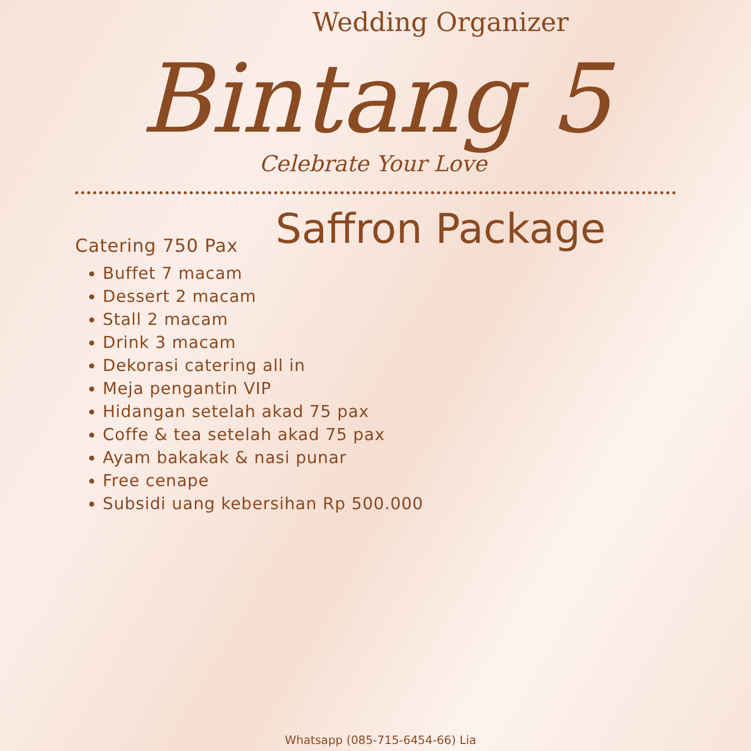Wedding Organizer
Bintang 5
Celebrate Your Love
Saffron Package
Catering 750 Pax
Buffet 7 macam
Dessert 2 macam
Stall 2 macam
Drink 3 macam
Dekorasi catering all in
Meja pengantin VIP
Hidangan setelah akad 75 pax
Coffe & tea setelah akad 75 pax
Ayam bakakak & nasi punar
Free cenape
Subsidi uang kebersihan Rp 500.000
Whatsapp (085-715-6454-66) Lia